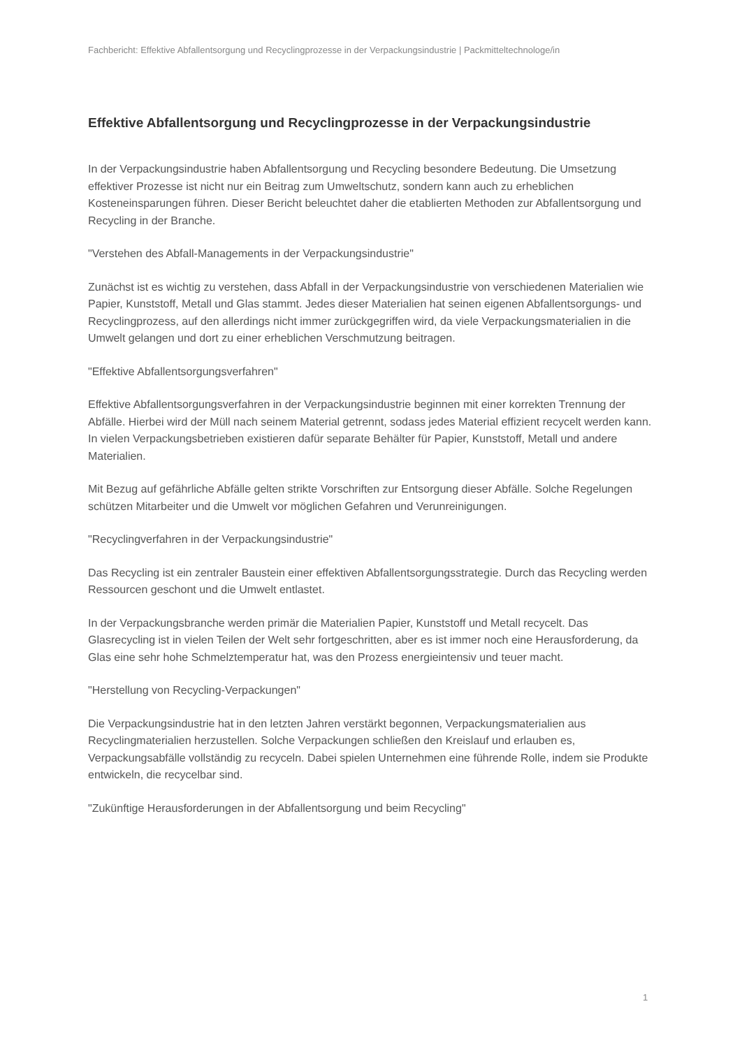Fachbericht: Effektive Abfallentsorgung und Recyclingprozesse in der Verpackungsindustrie | Packmitteltechnologe/in
Effektive Abfallentsorgung und Recyclingprozesse in der Verpackungsindustrie
In der Verpackungsindustrie haben Abfallentsorgung und Recycling besondere Bedeutung. Die Umsetzung effektiver Prozesse ist nicht nur ein Beitrag zum Umweltschutz, sondern kann auch zu erheblichen Kosteneinsparungen führen. Dieser Bericht beleuchtet daher die etablierten Methoden zur Abfallentsorgung und Recycling in der Branche.
"Verstehen des Abfall-Managements in der Verpackungsindustrie"
Zunächst ist es wichtig zu verstehen, dass Abfall in der Verpackungsindustrie von verschiedenen Materialien wie Papier, Kunststoff, Metall und Glas stammt. Jedes dieser Materialien hat seinen eigenen Abfallentsorgungs- und Recyclingprozess, auf den allerdings nicht immer zurückgegriffen wird, da viele Verpackungsmaterialien in die Umwelt gelangen und dort zu einer erheblichen Verschmutzung beitragen.
"Effektive Abfallentsorgungsverfahren"
Effektive Abfallentsorgungsverfahren in der Verpackungsindustrie beginnen mit einer korrekten Trennung der Abfälle. Hierbei wird der Müll nach seinem Material getrennt, sodass jedes Material effizient recycelt werden kann. In vielen Verpackungsbetrieben existieren dafür separate Behälter für Papier, Kunststoff, Metall und andere Materialien.
Mit Bezug auf gefährliche Abfälle gelten strikte Vorschriften zur Entsorgung dieser Abfälle. Solche Regelungen schützen Mitarbeiter und die Umwelt vor möglichen Gefahren und Verunreinigungen.
"Recyclingverfahren in der Verpackungsindustrie"
Das Recycling ist ein zentraler Baustein einer effektiven Abfallentsorgungsstrategie. Durch das Recycling werden Ressourcen geschont und die Umwelt entlastet.
In der Verpackungsbranche werden primär die Materialien Papier, Kunststoff und Metall recycelt. Das Glasrecycling ist in vielen Teilen der Welt sehr fortgeschritten, aber es ist immer noch eine Herausforderung, da Glas eine sehr hohe Schmelztemperatur hat, was den Prozess energieintensiv und teuer macht.
"Herstellung von Recycling-Verpackungen"
Die Verpackungsindustrie hat in den letzten Jahren verstärkt begonnen, Verpackungsmaterialien aus Recyclingmaterialien herzustellen. Solche Verpackungen schließen den Kreislauf und erlauben es, Verpackungsabfälle vollständig zu recyceln. Dabei spielen Unternehmen eine führende Rolle, indem sie Produkte entwickeln, die recycelbar sind.
"Zukünftige Herausforderungen in der Abfallentsorgung und beim Recycling"
1